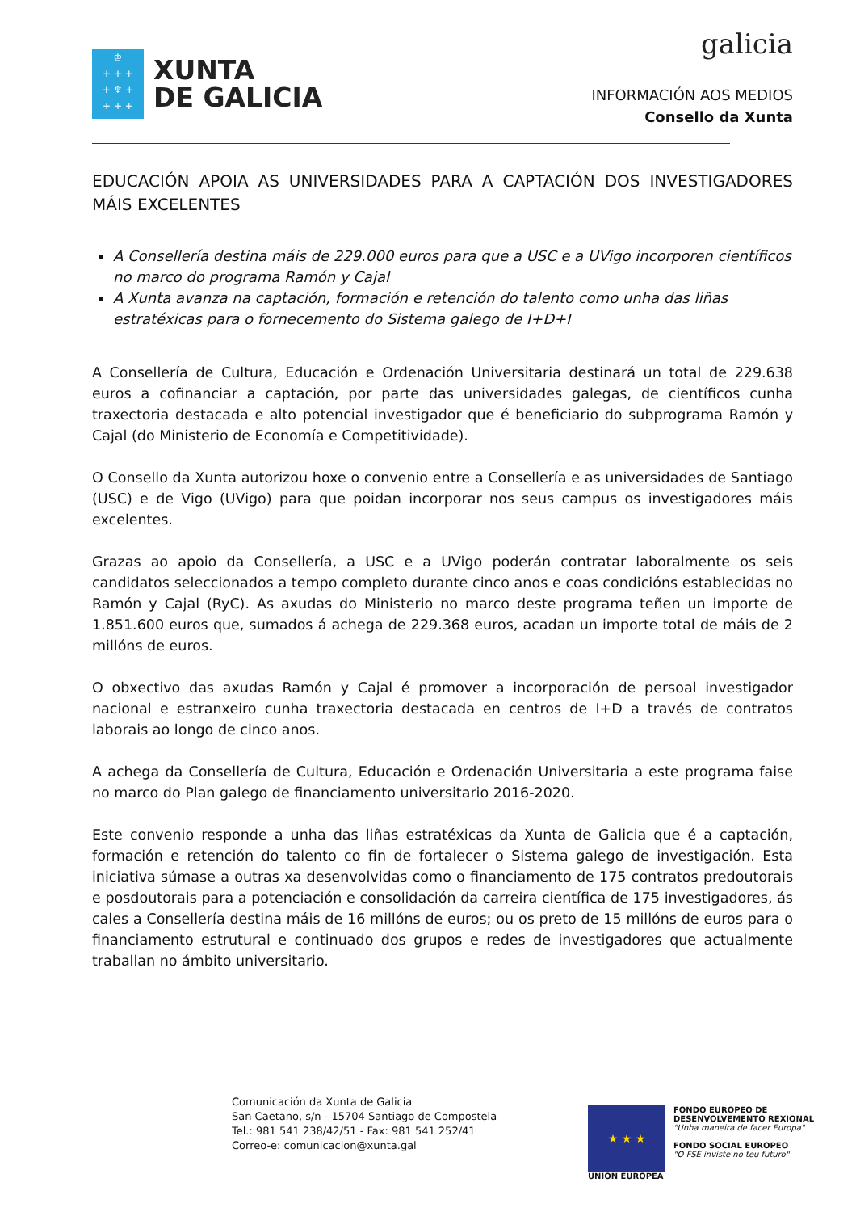♔
+ + +
+ ♆ +
+ + +
XUNTA
DE GALICIA
galicia
INFORMACIÓN AOS MEDIOS
Consello da Xunta
EDUCACIÓN APOIA AS UNIVERSIDADES PARA A CAPTACIÓN DOS INVESTIGADORES MÁIS EXCELENTES
A Consellería destina máis de 229.000 euros para que a USC e a UVigo incorporen científicos no marco do programa Ramón y Cajal
A Xunta avanza na captación, formación e retención do talento como unha das liñas estratéxicas para o fornecemento do Sistema galego de I+D+I
A Consellería de Cultura, Educación e Ordenación Universitaria destinará un total de 229.638 euros a cofinanciar a captación, por parte das universidades galegas, de científicos cunha traxectoria destacada e alto potencial investigador que é beneficiario do subprograma Ramón y Cajal (do Ministerio de Economía e Competitividade).
O Consello da Xunta autorizou hoxe o convenio entre a Consellería e as universidades de Santiago (USC) e de Vigo (UVigo) para que poidan incorporar nos seus campus os investigadores máis excelentes.
Grazas ao apoio da Consellería, a USC e a UVigo poderán contratar laboralmente os seis candidatos seleccionados a tempo completo durante cinco anos e coas condicións establecidas no Ramón y Cajal (RyC). As axudas do Ministerio no marco deste programa teñen un importe de 1.851.600 euros que, sumados á achega de 229.368 euros, acadan un importe total de máis de 2 millóns de euros.
O obxectivo das axudas Ramón y Cajal é promover a incorporación de persoal investigador nacional e estranxeiro cunha traxectoria destacada en centros de I+D a través de contratos laborais ao longo de cinco anos.
A achega da Consellería de Cultura, Educación e Ordenación Universitaria a este programa faise no marco do Plan galego de financiamento universitario 2016-2020.
Este convenio responde a unha das liñas estratéxicas da Xunta de Galicia que é a captación, formación e retención do talento co fin de fortalecer o Sistema galego de investigación. Esta iniciativa súmase a outras xa desenvolvidas como o financiamento de 175 contratos predoutorais e posdoutorais para a potenciación e consolidación da carreira científica de 175 investigadores, ás cales a Consellería destina máis de 16 millóns de euros; ou os preto de 15 millóns de euros para o financiamento estrutural e continuado dos grupos e redes de investigadores que actualmente traballan no ámbito universitario.
Comunicación da Xunta de Galicia
San Caetano, s/n - 15704 Santiago de Compostela
Tel.: 981 541 238/42/51 - Fax: 981 541 252/41
Correo-e: comunicacion@xunta.gal
★ ★ ★
UNIÓN EUROPEA
FONDO EUROPEO DE
DESENVOLVEMENTO REXIONAL
"Unha maneira de facer Europa"
FONDO SOCIAL EUROPEO
"O FSE inviste no teu futuro"